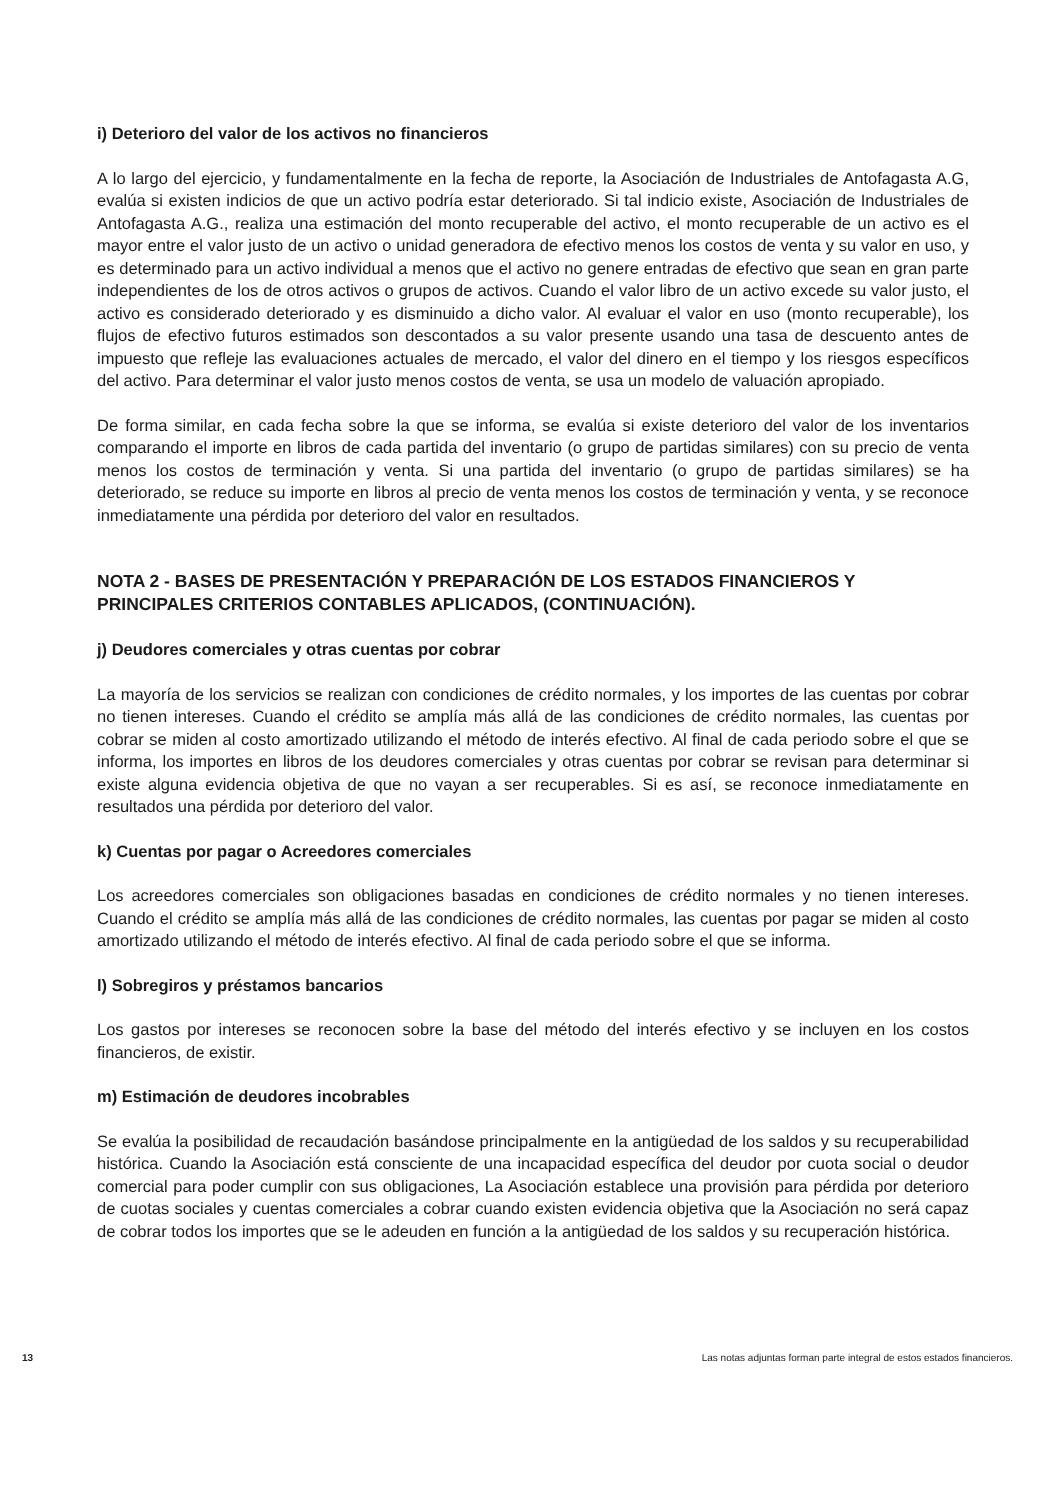i) Deterioro del valor de los activos no financieros
A lo largo del ejercicio, y fundamentalmente en la fecha de reporte, la Asociación de Industriales de Antofagasta A.G, evalúa si existen indicios de que un activo podría estar deteriorado. Si tal indicio existe, Asociación de Industriales de Antofagasta A.G., realiza una estimación del monto recuperable del activo, el monto recuperable de un activo es el mayor entre el valor justo de un activo o unidad generadora de efectivo menos los costos de venta y su valor en uso, y es determinado para un activo individual a menos que el activo no genere entradas de efectivo que sean en gran parte independientes de los de otros activos o grupos de activos. Cuando el valor libro de un activo excede su valor justo, el activo es considerado deteriorado y es disminuido a dicho valor. Al evaluar el valor en uso (monto recuperable), los flujos de efectivo futuros estimados son descontados a su valor presente usando una tasa de descuento antes de impuesto que refleje las evaluaciones actuales de mercado, el valor del dinero en el tiempo y los riesgos específicos del activo. Para determinar el valor justo menos costos de venta, se usa un modelo de valuación apropiado.
De forma similar, en cada fecha sobre la que se informa, se evalúa si existe deterioro del valor de los inventarios comparando el importe en libros de cada partida del inventario (o grupo de partidas similares) con su precio de venta menos los costos de terminación y venta. Si una partida del inventario (o grupo de partidas similares) se ha deteriorado, se reduce su importe en libros al precio de venta menos los costos de terminación y venta, y se reconoce inmediatamente una pérdida por deterioro del valor en resultados.
NOTA 2 - BASES DE PRESENTACIÓN Y PREPARACIÓN DE LOS ESTADOS FINANCIEROS Y PRINCIPALES CRITERIOS CONTABLES APLICADOS, (CONTINUACIÓN).
j) Deudores comerciales y otras cuentas por cobrar
La mayoría de los servicios se realizan con condiciones de crédito normales, y los importes de las cuentas por cobrar no tienen intereses. Cuando el crédito se amplía más allá de las condiciones de crédito normales, las cuentas por cobrar se miden al costo amortizado utilizando el método de interés efectivo. Al final de cada periodo sobre el que se informa, los importes en libros de los deudores comerciales y otras cuentas por cobrar se revisan para determinar si existe alguna evidencia objetiva de que no vayan a ser recuperables. Si es así, se reconoce inmediatamente en resultados una pérdida por deterioro del valor.
k) Cuentas por pagar o Acreedores comerciales
Los acreedores comerciales son obligaciones basadas en condiciones de crédito normales y no tienen intereses. Cuando el crédito se amplía más allá de las condiciones de crédito normales, las cuentas por pagar se miden al costo amortizado utilizando el método de interés efectivo. Al final de cada periodo sobre el que se informa.
l) Sobregiros y préstamos bancarios
Los gastos por intereses se reconocen sobre la base del método del interés efectivo y se incluyen en los costos financieros, de existir.
m) Estimación de deudores incobrables
Se evalúa la posibilidad de recaudación basándose principalmente en la antigüedad de los saldos y su recuperabilidad histórica. Cuando la Asociación está consciente de una incapacidad específica del deudor por cuota social o deudor comercial para poder cumplir con sus obligaciones, La Asociación establece una provisión para pérdida por deterioro de cuotas sociales y cuentas comerciales a cobrar cuando existen evidencia objetiva que la Asociación no será capaz de cobrar todos los importes que se le adeuden en función a la antigüedad de los saldos y su recuperación histórica.
13 Las notas adjuntas forman parte integral de estos estados financieros.